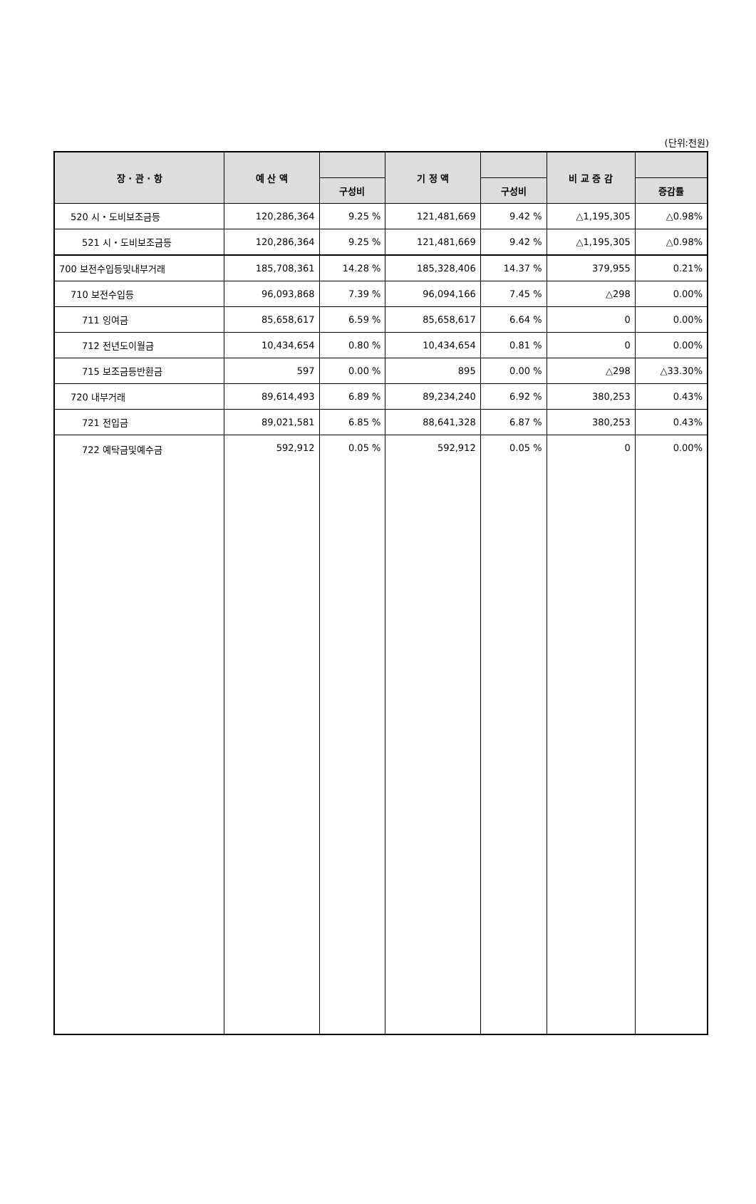(단위:천원)
| 장 · 관 · 항 | 예 산 액 | | 기 정 액 | | 비 교 증 감 | |
| --- | --- | --- | --- | --- | --- | --- |
| | | 구성비 | | 구성비 | | 증감률 |
| 520 시・도비보조금등 | 120,286,364 | 9.25 % | 121,481,669 | 9.42 % | △1,195,305 | △0.98% |
| 521 시・도비보조금등 | 120,286,364 | 9.25 % | 121,481,669 | 9.42 % | △1,195,305 | △0.98% |
| 700 보전수입등및내부거래 | 185,708,361 | 14.28 % | 185,328,406 | 14.37 % | 379,955 | 0.21% |
| 710 보전수입등 | 96,093,868 | 7.39 % | 96,094,166 | 7.45 % | △298 | 0.00% |
| 711 잉여금 | 85,658,617 | 6.59 % | 85,658,617 | 6.64 % | 0 | 0.00% |
| 712 전년도이월금 | 10,434,654 | 0.80 % | 10,434,654 | 0.81 % | 0 | 0.00% |
| 715 보조금등반환금 | 597 | 0.00 % | 895 | 0.00 % | △298 | △33.30% |
| 720 내부거래 | 89,614,493 | 6.89 % | 89,234,240 | 6.92 % | 380,253 | 0.43% |
| 721 전입금 | 89,021,581 | 6.85 % | 88,641,328 | 6.87 % | 380,253 | 0.43% |
| 722 예탁금및예수금 | 592,912 | 0.05 % | 592,912 | 0.05 % | 0 | 0.00% |